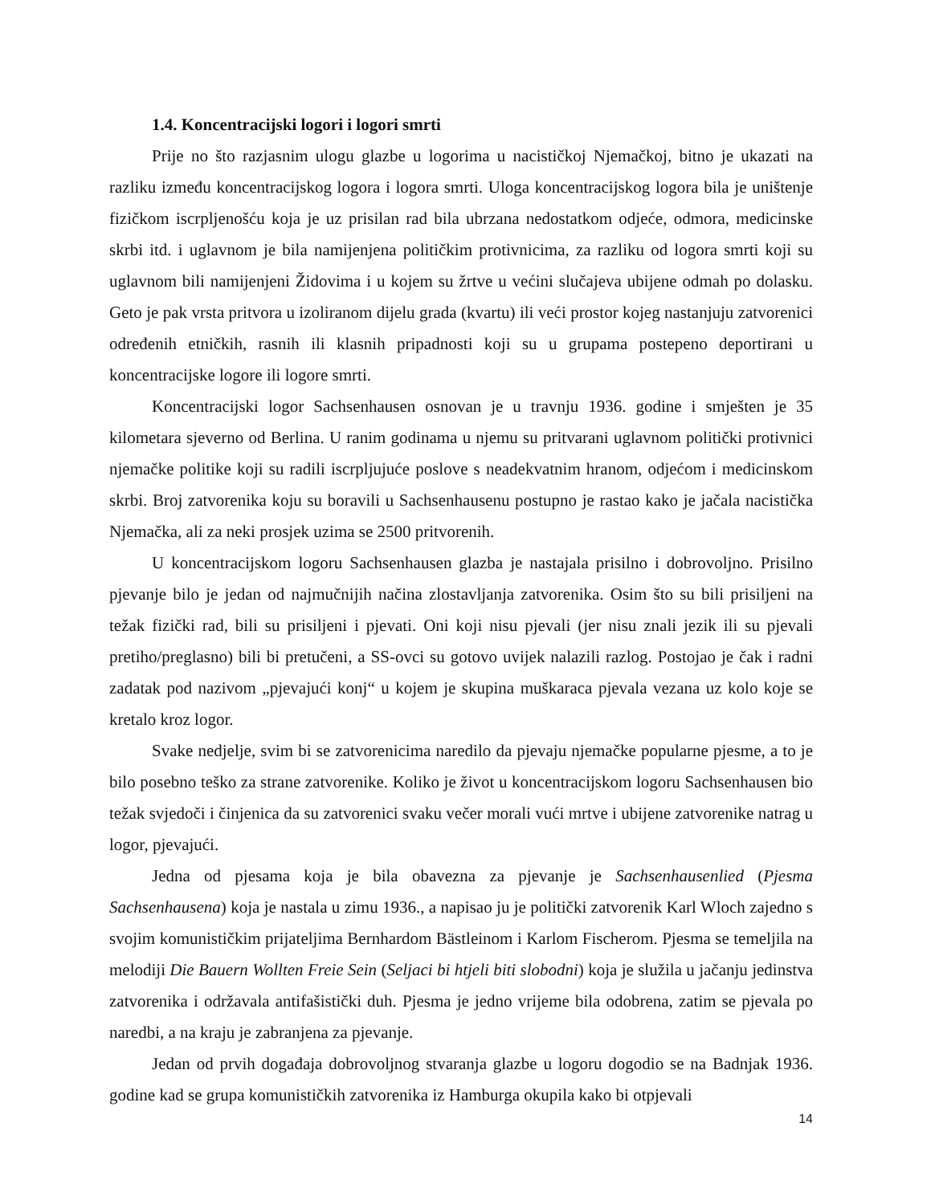1.4. Koncentracijski logori i logori smrti
Prije no što razjasnim ulogu glazbe u logorima u nacističkoj Njemačkoj, bitno je ukazati na razliku između koncentracijskog logora i logora smrti. Uloga koncentracijskog logora bila je uništenje fizičkom iscrpljenošću koja je uz prisilan rad bila ubrzana nedostatkom odjeće, odmora, medicinske skrbi itd. i uglavnom je bila namijenjena političkim protivnicima, za razliku od logora smrti koji su uglavnom bili namijenjeni Židovima i u kojem su žrtve u većini slučajeva ubijene odmah po dolasku. Geto je pak vrsta pritvora u izoliranom dijelu grada (kvartu) ili veći prostor kojeg nastanjuju zatvorenici određenih etničkih, rasnih ili klasnih pripadnosti koji su u grupama postepeno deportirani u koncentracijske logore ili logore smrti.
Koncentracijski logor Sachsenhausen osnovan je u travnju 1936. godine i smješten je 35 kilometara sjeverno od Berlina. U ranim godinama u njemu su pritvarani uglavnom politički protivnici njemačke politike koji su radili iscrpljujuće poslove s neadekvatnim hranom, odjećom i medicinskom skrbi. Broj zatvorenika koju su boravili u Sachsenhausenu postupno je rastao kako je jačala nacistička Njemačka, ali za neki prosjek uzima se 2500 pritvorenih.
U koncentracijskom logoru Sachsenhausen glazba je nastajala prisilno i dobrovoljno. Prisilno pjevanje bilo je jedan od najmučnijih načina zlostavljanja zatvorenika. Osim što su bili prisiljeni na težak fizički rad, bili su prisiljeni i pjevati. Oni koji nisu pjevali (jer nisu znali jezik ili su pjevali pretiho/preglasno) bili bi pretučeni, a SS-ovci su gotovo uvijek nalazili razlog. Postojao je čak i radni zadatak pod nazivom „pjevajući konj“ u kojem je skupina muškaraca pjevala vezana uz kolo koje se kretalo kroz logor.
Svake nedjelje, svim bi se zatvorenicima naredilo da pjevaju njemačke popularne pjesme, a to je bilo posebno teško za strane zatvorenike. Koliko je život u koncentracijskom logoru Sachsenhausen bio težak svjedoči i činjenica da su zatvorenici svaku večer morali vući mrtve i ubijene zatvorenike natrag u logor, pjevajući.
Jedna od pjesama koja je bila obavezna za pjevanje je Sachsenhausenlied (Pjesma Sachsenhausena) koja je nastala u zimu 1936., a napisao ju je politički zatvorenik Karl Wloch zajedno s svojim komunističkim prijateljima Bernhardom Bästleinom i Karlom Fischerom. Pjesma se temeljila na melodiji Die Bauern Wollten Freie Sein (Seljaci bi htjeli biti slobodni) koja je služila u jačanju jedinstva zatvorenika i održavala antifašistički duh. Pjesma je jedno vrijeme bila odobrena, zatim se pjevala po naredbi, a na kraju je zabranjena za pjevanje.
Jedan od prvih događaja dobrovoljnog stvaranja glazbe u logoru dogodio se na Badnjak 1936. godine kad se grupa komunističkih zatvorenika iz Hamburga okupila kako bi otpjevali
14